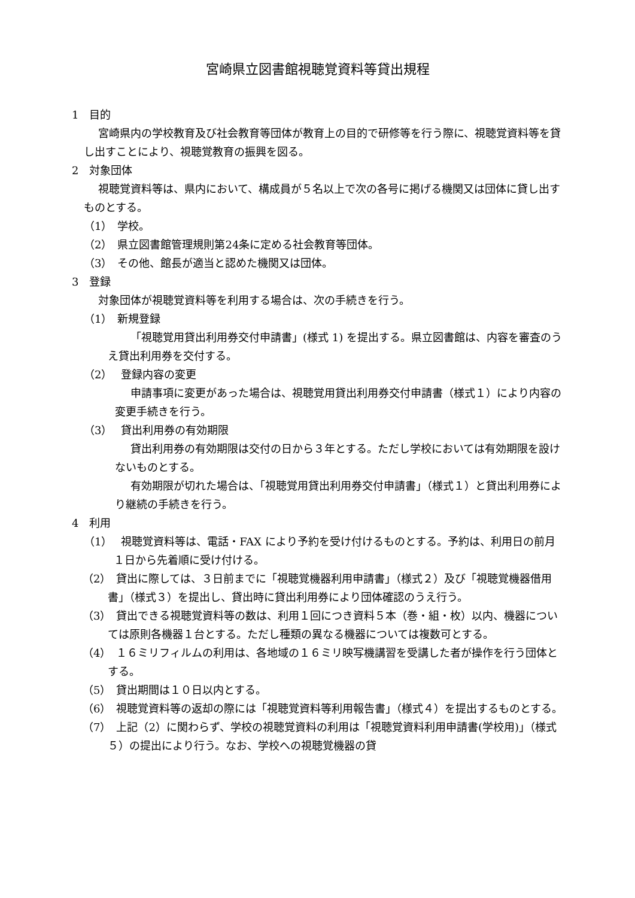宮崎県立図書館視聴覚資料等貸出規程
1　目的
宮崎県内の学校教育及び社会教育等団体が教育上の目的で研修等を行う際に、視聴覚資料等を貸し出すことにより、視聴覚教育の振興を図る。
2　対象団体
視聴覚資料等は、県内において、構成員が５名以上で次の各号に掲げる機関又は団体に貸し出すものとする。
（1）　学校。
（2）　県立図書館管理規則第24条に定める社会教育等団体。
（3）　その他、館長が適当と認めた機関又は団体。
3　登録
対象団体が視聴覚資料等を利用する場合は、次の手続きを行う。
（1）　新規登録
「視聴覚用貸出利用券交付申請書」(様式 1) を提出する。県立図書館は、内容を審査のうえ貸出利用券を交付する。
（2）　 登録内容の変更
申請事項に変更があった場合は、視聴覚用貸出利用券交付申請書（様式１）により内容の変更手続きを行う。
（3）　 貸出利用券の有効期限
貸出利用券の有効期限は交付の日から３年とする。ただし学校においては有効期限を設けないものとする。
有効期限が切れた場合は、「視聴覚用貸出利用券交付申請書」（様式１）と貸出利用券により継続の手続きを行う。
4　利用
（1）　 視聴覚資料等は、電話・FAX により予約を受け付けるものとする。予約は、利用日の前月１日から先着順に受け付ける。
（2）　貸出に際しては、３日前までに「視聴覚機器利用申請書」（様式２）及び「視聴覚機器借用書」（様式３）を提出し、貸出時に貸出利用券により団体確認のうえ行う。
（3）　貸出できる視聴覚資料等の数は、利用１回につき資料５本（巻・組・枚）以内、機器については原則各機器１台とする。ただし種類の異なる機器については複数可とする。
（4）　１６ミリフィルムの利用は、各地域の１６ミリ映写機講習を受講した者が操作を行う団体とする。
（5）　貸出期間は１０日以内とする。
（6）　視聴覚資料等の返却の際には「視聴覚資料等利用報告書」（様式４）を提出するものとする。
（7）　上記（2）に関わらず、学校の視聴覚資料の利用は「視聴覚資料利用申請書(学校用)」（様式５）の提出により行う。なお、学校への視聴覚機器の貸